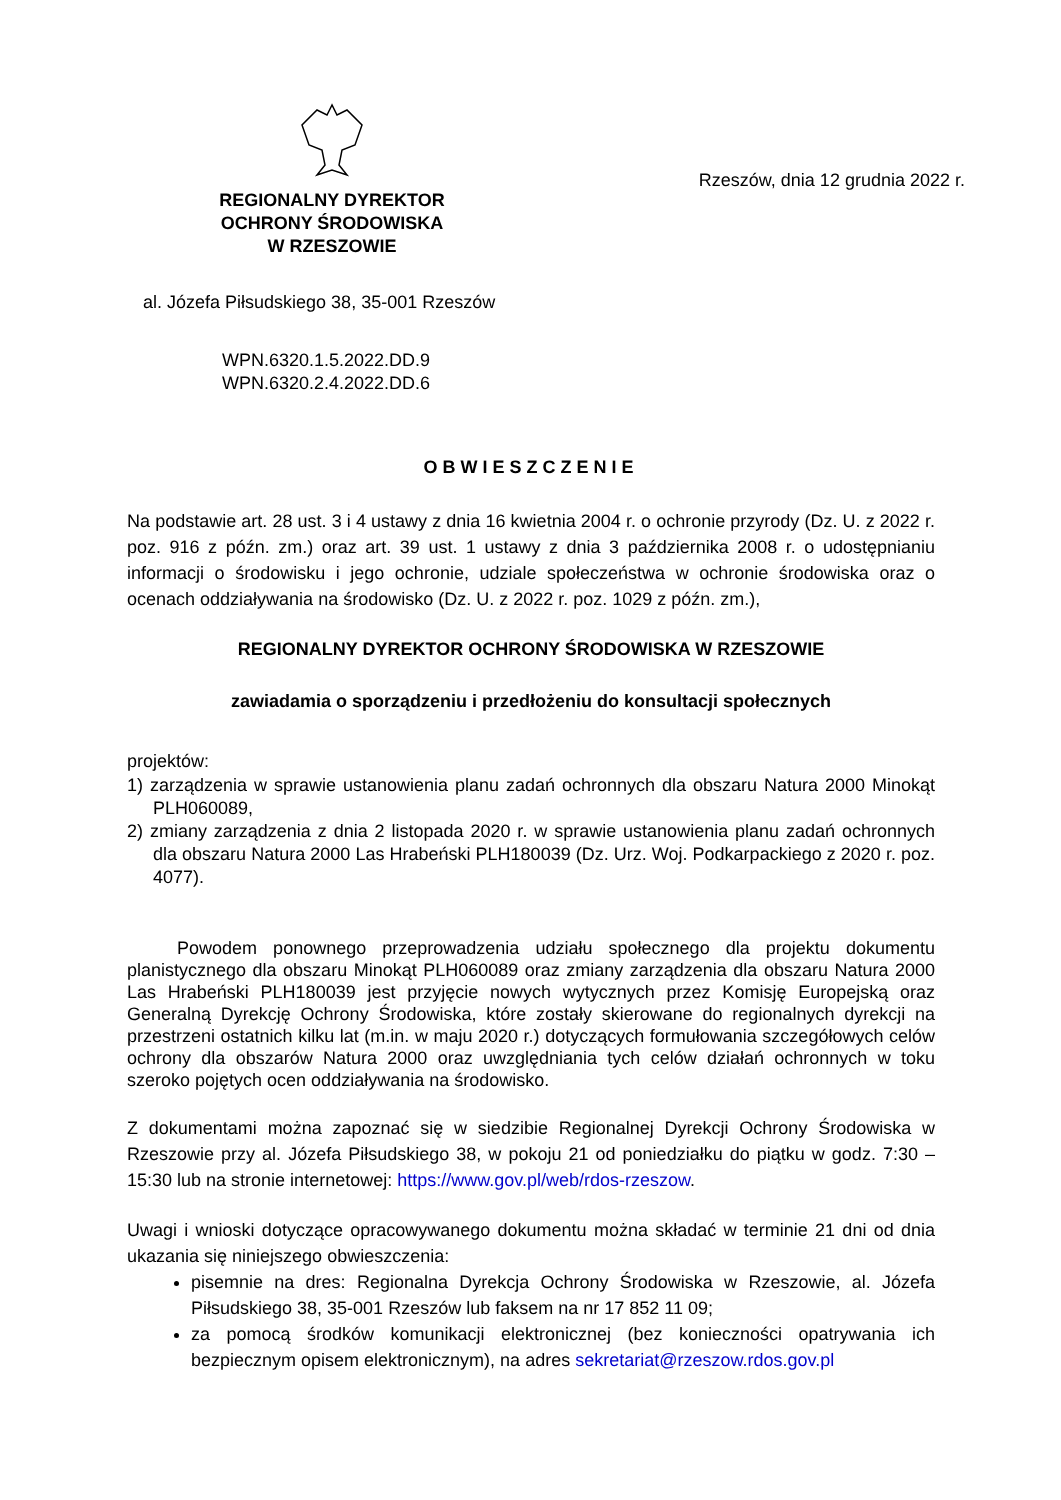REGIONALNY DYREKTOR
OCHRONY ŚRODOWISKA
W RZESZOWIE
Rzeszów, dnia 12 grudnia 2022 r.
al. Józefa Piłsudskiego 38, 35-001 Rzeszów
WPN.6320.1.5.2022.DD.9
WPN.6320.2.4.2022.DD.6
OBWIESZCZENIE
Na podstawie art. 28 ust. 3 i 4 ustawy z dnia 16 kwietnia 2004 r. o ochronie przyrody (Dz. U. z 2022 r. poz. 916 z późn. zm.) oraz art. 39 ust. 1 ustawy z dnia 3 października 2008 r. o udostępnianiu informacji o środowisku i jego ochronie, udziale społeczeństwa w ochronie środowiska oraz o ocenach oddziaływania na środowisko (Dz. U. z 2022 r. poz. 1029 z późn. zm.),
REGIONALNY DYREKTOR OCHRONY ŚRODOWISKA W RZESZOWIE
zawiadamia o sporządzeniu i przedłożeniu do konsultacji społecznych
projektów:
1) zarządzenia w sprawie ustanowienia planu zadań ochronnych dla obszaru Natura 2000 Minokąt PLH060089,
2) zmiany zarządzenia z dnia 2 listopada 2020 r. w sprawie ustanowienia planu zadań ochronnych dla obszaru Natura 2000 Las Hrabeński PLH180039 (Dz. Urz. Woj. Podkarpackiego z 2020 r. poz. 4077).
Powodem ponownego przeprowadzenia udziału społecznego dla projektu dokumentu planistycznego dla obszaru Minokąt PLH060089 oraz zmiany zarządzenia dla obszaru Natura 2000 Las Hrabeński PLH180039 jest przyjęcie nowych wytycznych przez Komisję Europejską oraz Generalną Dyrekcję Ochrony Środowiska, które zostały skierowane do regionalnych dyrekcji na przestrzeni ostatnich kilku lat (m.in. w maju 2020 r.) dotyczących formułowania szczegółowych celów ochrony dla obszarów Natura 2000 oraz uwzględniania tych celów działań ochronnych w toku szeroko pojętych ocen oddziaływania na środowisko.
Z dokumentami można zapoznać się w siedzibie Regionalnej Dyrekcji Ochrony Środowiska w Rzeszowie przy al. Józefa Piłsudskiego 38, w pokoju 21 od poniedziałku do piątku w godz. 7:30 – 15:30 lub na stronie internetowej: https://www.gov.pl/web/rdos-rzeszow.
Uwagi i wnioski dotyczące opracowywanego dokumentu można składać w terminie 21 dni od dnia ukazania się niniejszego obwieszczenia:
pisemnie na dres: Regionalna Dyrekcja Ochrony Środowiska w Rzeszowie, al. Józefa Piłsudskiego 38, 35-001 Rzeszów lub faksem na nr 17 852 11 09;
za pomocą środków komunikacji elektronicznej (bez konieczności opatrywania ich bezpiecznym opisem elektronicznym), na adres sekretariat@rzeszow.rdos.gov.pl